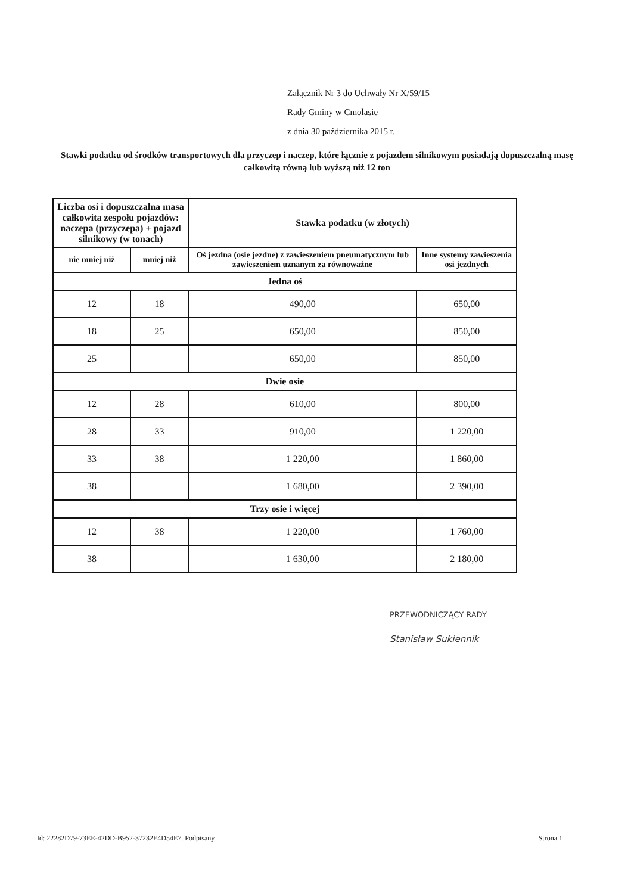Załącznik Nr 3 do Uchwały Nr X/59/15
Rady Gminy w Cmolasie
z dnia 30 października 2015 r.
Stawki podatku od środków transportowych dla przyczep i naczep, które łącznie z pojazdem silnikowym posiadają dopuszczalną masę całkowitą równą lub wyższą niż 12 ton
| Liczba osi i dopuszczalna masa całkowita zespołu pojazdów: naczepa (przyczepa) + pojazd silnikowy (w tonach) | | Stawka podatku (w złotych) | |
| --- | --- | --- | --- |
| nie mniej niż | mniej niż | Oś jezdna (osie jezdne) z zawieszeniem pneumatycznym lub zawieszeniem uznanym za równoważne | Inne systemy zawieszenia osi jezdnych |
| Jedna oś | | | |
| 12 | 18 | 490,00 | 650,00 |
| 18 | 25 | 650,00 | 850,00 |
| 25 | | 650,00 | 850,00 |
| Dwie osie | | | |
| 12 | 28 | 610,00 | 800,00 |
| 28 | 33 | 910,00 | 1 220,00 |
| 33 | 38 | 1 220,00 | 1 860,00 |
| 38 | | 1 680,00 | 2 390,00 |
| Trzy osie i więcej | | | |
| 12 | 38 | 1 220,00 | 1 760,00 |
| 38 | | 1 630,00 | 2 180,00 |
PRZEWODNICZĄCY RADY
Stanisław Sukiennik
Id: 22282D79-73EE-42DD-B952-37232E4D54E7. Podpisany Strona 1